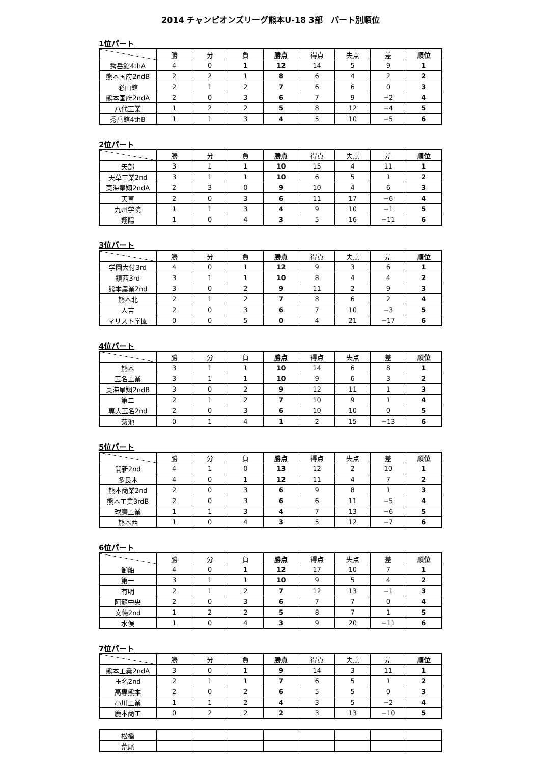2014 チャンピオンズリーグ熊本U-18 3部　パート別順位
1位パート
| | 勝 | 分 | 負 | 勝点 | 得点 | 失点 | 差 | 順位 |
| --- | --- | --- | --- | --- | --- | --- | --- | --- |
| 秀岳館4thA | 4 | 0 | 1 | 12 | 14 | 5 | 9 | 1 |
| 熊本国府2ndB | 2 | 2 | 1 | 8 | 6 | 4 | 2 | 2 |
| 必由館 | 2 | 1 | 2 | 7 | 6 | 6 | 0 | 3 |
| 熊本国府2ndA | 2 | 0 | 3 | 6 | 7 | 9 | −2 | 4 |
| 八代工業 | 1 | 2 | 2 | 5 | 8 | 12 | −4 | 5 |
| 秀岳館4thB | 1 | 1 | 3 | 4 | 5 | 10 | −5 | 6 |
2位パート
| | 勝 | 分 | 負 | 勝点 | 得点 | 失点 | 差 | 順位 |
| --- | --- | --- | --- | --- | --- | --- | --- | --- |
| 矢部 | 3 | 1 | 1 | 10 | 15 | 4 | 11 | 1 |
| 天草工業2nd | 3 | 1 | 1 | 10 | 6 | 5 | 1 | 2 |
| 東海星翔2ndA | 2 | 3 | 0 | 9 | 10 | 4 | 6 | 3 |
| 天草 | 2 | 0 | 3 | 6 | 11 | 17 | −6 | 4 |
| 九州学院 | 1 | 1 | 3 | 4 | 9 | 10 | −1 | 5 |
| 翔陽 | 1 | 0 | 4 | 3 | 5 | 16 | −11 | 6 |
3位パート
| | 勝 | 分 | 負 | 勝点 | 得点 | 失点 | 差 | 順位 |
| --- | --- | --- | --- | --- | --- | --- | --- | --- |
| 学園大付3rd | 4 | 0 | 1 | 12 | 9 | 3 | 6 | 1 |
| 鎮西3rd | 3 | 1 | 1 | 10 | 8 | 4 | 4 | 2 |
| 熊本農業2nd | 3 | 0 | 2 | 9 | 11 | 2 | 9 | 3 |
| 熊本北 | 2 | 1 | 2 | 7 | 8 | 6 | 2 | 4 |
| 人吉 | 2 | 0 | 3 | 6 | 7 | 10 | −3 | 5 |
| マリスト学園 | 0 | 0 | 5 | 0 | 4 | 21 | −17 | 6 |
4位パート
| | 勝 | 分 | 負 | 勝点 | 得点 | 失点 | 差 | 順位 |
| --- | --- | --- | --- | --- | --- | --- | --- | --- |
| 熊本 | 3 | 1 | 1 | 10 | 14 | 6 | 8 | 1 |
| 玉名工業 | 3 | 1 | 1 | 10 | 9 | 6 | 3 | 2 |
| 東海星翔2ndB | 3 | 0 | 2 | 9 | 12 | 11 | 1 | 3 |
| 第二 | 2 | 1 | 2 | 7 | 10 | 9 | 1 | 4 |
| 専大玉名2nd | 2 | 0 | 3 | 6 | 10 | 10 | 0 | 5 |
| 菊池 | 0 | 1 | 4 | 1 | 2 | 15 | −13 | 6 |
5位パート
| | 勝 | 分 | 負 | 勝点 | 得点 | 失点 | 差 | 順位 |
| --- | --- | --- | --- | --- | --- | --- | --- | --- |
| 開新2nd | 4 | 1 | 0 | 13 | 12 | 2 | 10 | 1 |
| 多良木 | 4 | 0 | 1 | 12 | 11 | 4 | 7 | 2 |
| 熊本商業2nd | 2 | 0 | 3 | 6 | 9 | 8 | 1 | 3 |
| 熊本工業3rdB | 2 | 0 | 3 | 6 | 6 | 11 | −5 | 4 |
| 球磨工業 | 1 | 1 | 3 | 4 | 7 | 13 | −6 | 5 |
| 熊本西 | 1 | 0 | 4 | 3 | 5 | 12 | −7 | 6 |
6位パート
| | 勝 | 分 | 負 | 勝点 | 得点 | 失点 | 差 | 順位 |
| --- | --- | --- | --- | --- | --- | --- | --- | --- |
| 御船 | 4 | 0 | 1 | 12 | 17 | 10 | 7 | 1 |
| 第一 | 3 | 1 | 1 | 10 | 9 | 5 | 4 | 2 |
| 有明 | 2 | 1 | 2 | 7 | 12 | 13 | −1 | 3 |
| 阿蘇中央 | 2 | 0 | 3 | 6 | 7 | 7 | 0 | 4 |
| 文徳2nd | 1 | 2 | 2 | 5 | 8 | 7 | 1 | 5 |
| 水俣 | 1 | 0 | 4 | 3 | 9 | 20 | −11 | 6 |
7位パート
| | 勝 | 分 | 負 | 勝点 | 得点 | 失点 | 差 | 順位 |
| --- | --- | --- | --- | --- | --- | --- | --- | --- |
| 熊本工業2ndA | 3 | 0 | 1 | 9 | 14 | 3 | 11 | 1 |
| 玉名2nd | 2 | 1 | 1 | 7 | 6 | 5 | 1 | 2 |
| 高専熊本 | 2 | 0 | 2 | 6 | 5 | 5 | 0 | 3 |
| 小川工業 | 1 | 1 | 2 | 4 | 3 | 5 | −2 | 4 |
| 鹿本商工 | 0 | 2 | 2 | 2 | 3 | 13 | −10 | 5 |
| 松橋 | | | | | | | | |
| 荒尾 | | | | | | | | |